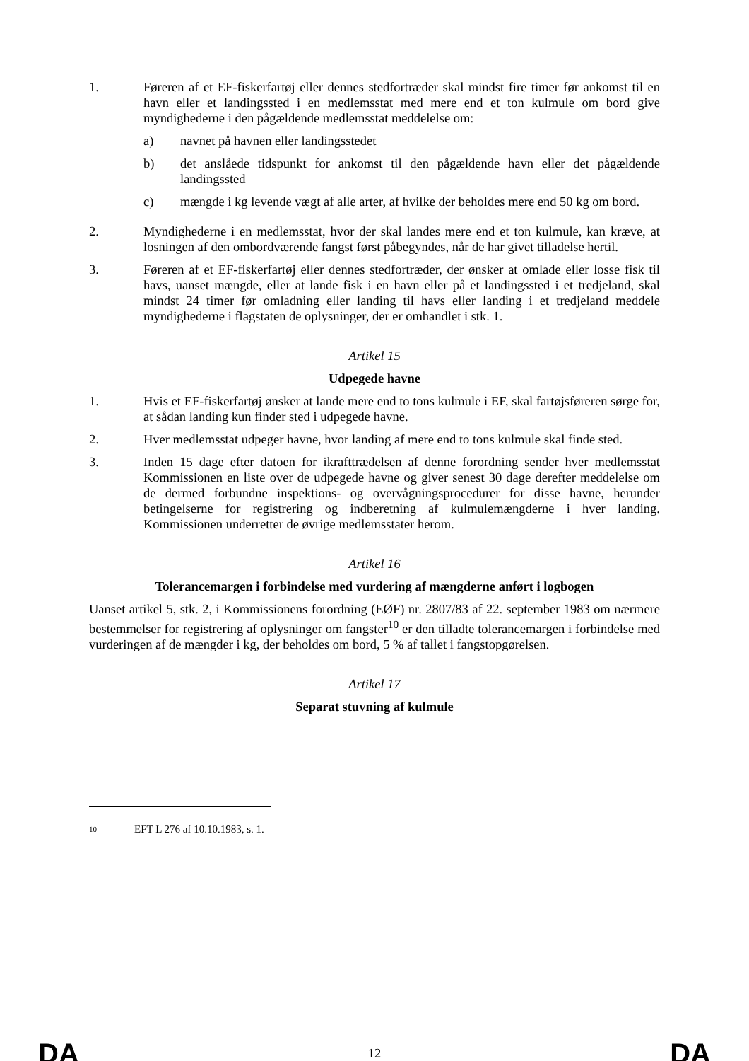1. Føreren af et EF-fiskerfartøj eller dennes stedfortræder skal mindst fire timer før ankomst til en havn eller et landingssted i en medlemsstat med mere end et ton kulmule om bord give myndighederne i den pågældende medlemsstat meddelelse om:
a) navnet på havnen eller landingsstedet
b) det anslåede tidspunkt for ankomst til den pågældende havn eller det pågældende landingssted
c) mængde i kg levende vægt af alle arter, af hvilke der beholdes mere end 50 kg om bord.
2. Myndighederne i en medlemsstat, hvor der skal landes mere end et ton kulmule, kan kræve, at losningen af den ombordværende fangst først påbegyndes, når de har givet tilladelse hertil.
3. Føreren af et EF-fiskerfartøj eller dennes stedfortræder, der ønsker at omlade eller losse fisk til havs, uanset mængde, eller at lande fisk i en havn eller på et landingssted i et tredjeland, skal mindst 24 timer før omladning eller landing til havs eller landing i et tredjeland meddele myndighederne i flagstaten de oplysninger, der er omhandlet i stk. 1.
Artikel 15
Udpegede havne
1. Hvis et EF-fiskerfartøj ønsker at lande mere end to tons kulmule i EF, skal fartøjsføreren sørge for, at sådan landing kun finder sted i udpegede havne.
2. Hver medlemsstat udpeger havne, hvor landing af mere end to tons kulmule skal finde sted.
3. Inden 15 dage efter datoen for ikrafttrædelsen af denne forordning sender hver medlemsstat Kommissionen en liste over de udpegede havne og giver senest 30 dage derefter meddelelse om de dermed forbundne inspektions- og overvågningsprocedurer for disse havne, herunder betingelserne for registrering og indberetning af kulmulemængderne i hver landing. Kommissionen underretter de øvrige medlemsstater herom.
Artikel 16
Tolerancemargen i forbindelse med vurdering af mængderne anført i logbogen
Uanset artikel 5, stk. 2, i Kommissionens forordning (EØF) nr. 2807/83 af 22. september 1983 om nærmere bestemmelser for registrering af oplysninger om fangster<sup>10</sup> er den tilladte tolerancemargen i forbindelse med vurderingen af de mængder i kg, der beholdes om bord, 5 % af tallet i fangstopgørelsen.
Artikel 17
Separat stuvning af kulmule
10 EFT L 276 af 10.10.1983, s. 1.
DA 12 DA